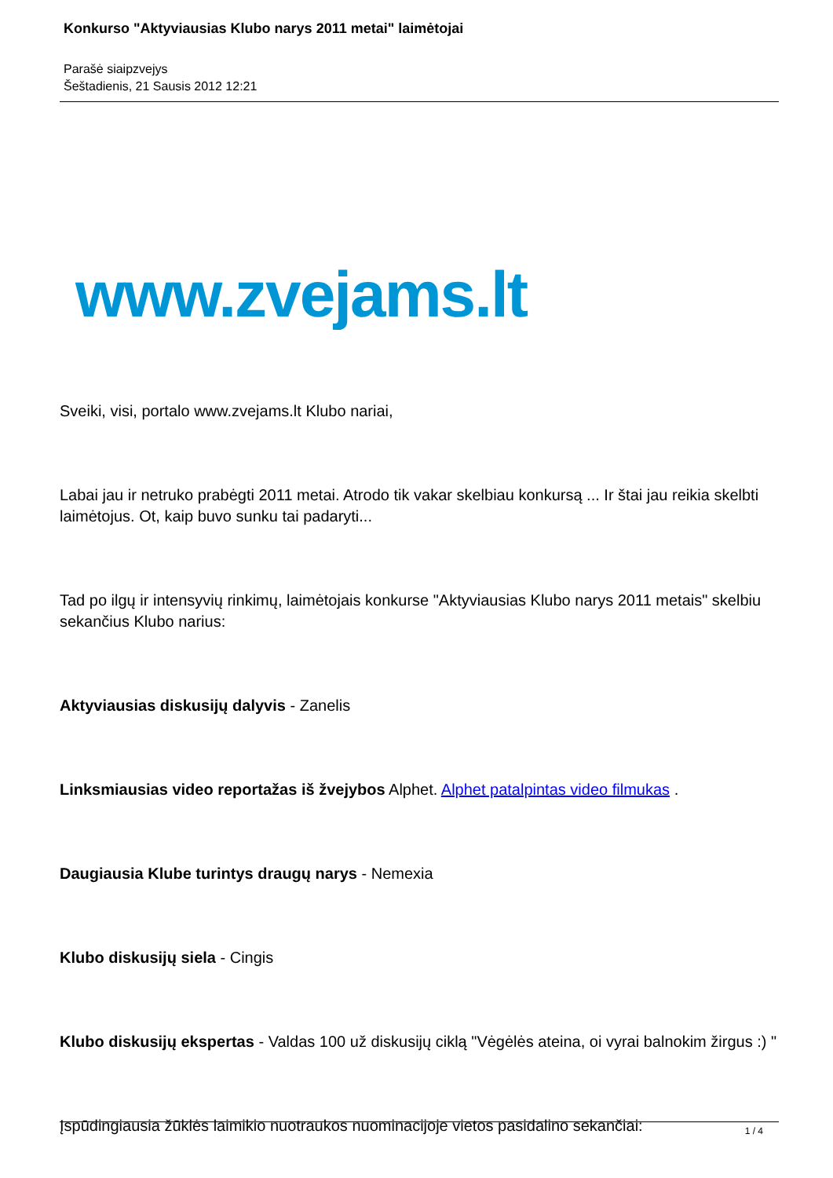Konkurso "Aktyviausias Klubo narys 2011 metai" laimėtojai
Parašė siaipzvejys
Šeštadienis, 21 Sausis 2012 12:21
www.zvejams.lt
Sveiki, visi, portalo www.zvejams.lt Klubo nariai,
Labai jau ir netruko prabėgti 2011 metai. Atrodo tik vakar skelbiau konkursą ... Ir štai jau reikia skelbti laimėtojus. Ot, kaip buvo sunku tai padaryti...
Tad po ilgų ir intensyvių rinkimų, laimėtojais konkurse "Aktyviausias Klubo narys 2011 metais" skelbiu sekančius Klubo narius:
Aktyviausias diskusijų dalyvis - Zanelis
Linksmiausias video reportažas iš žvejybos Alphet. Alphet patalpintas video filmukas .
Daugiausia Klube turintys draugų narys - Nemexia
Klubo diskusijų siela - Cingis
Klubo diskusijų ekspertas - Valdas 100 už diskusijų ciklą "Vėgėlės ateina, oi vyrai balnokim žirgus :) "
Įspūdingiausia žūklės laimikio nuotraukos nuominacijoje vietos pasidalino sekančiai:
1 / 4